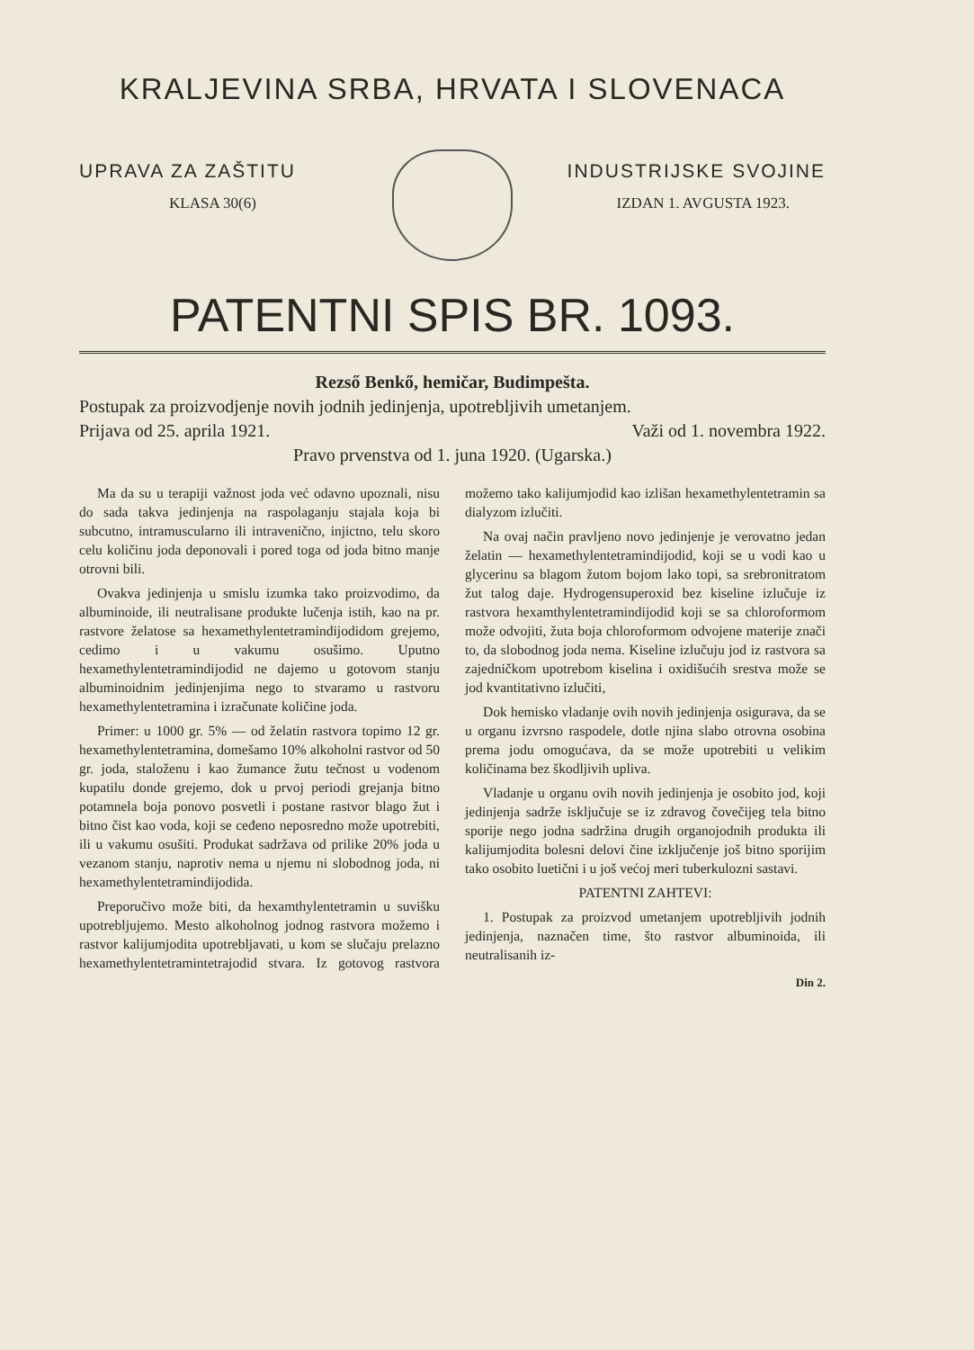KRALJEVINA SRBA, HRVATA I SLOVENACA
UPRAVA ZA ZAŠTITU INDUSTRIJSKE SVOJINE
KLASA 30(6) IZDAN 1. AVGUSTA 1923.
PATENTNI SPIS BR. 1093.
Rezső Benkő, hemičar, Budimpešta.
Postupak za proizvodjenje novih jodnih jedinjenja, upotrebljivih umetanjem.
Prijava od 25. aprila 1921. Važi od 1. novembra 1922.
Pravo prvenstva od 1. juna 1920. (Ugarska.)
Ma da su u terapiji važnost joda već odavno upoznali, nisu do sada takva jedinjenja na raspolaganju stajala koja bi subcutno, intramuscularno ili intravenično, injictno, telu skoro celu količinu joda deponovali i pored toga od joda bitno manje otrovni bili.
Ovakva jedinjenja u smislu izumka tako proizvodimo, da albuminoide, ili neutralisane produkte lučenja istih, kao na pr. rastvore želatose sa hexamethylentetramindijodidom grejemo, cedimo i u vakumu osušimo. Uputno hexamethylentetramindijodid ne dajemo u gotovom stanju albuminoidnim jedinjenjima nego to stvaramo u rastvoru hexamethylentetramina i izračunate količine joda.
Primer: u 1000 gr. 5% — od želatin rastvora topimo 12 gr. hexamethylentetramina, domešamo 10% alkoholni rastvor od 50 gr. joda, staloženu i kao žumance žutu tečnost u vodenom kupatilu donde grejemo, dok u prvoj periodi grejanja bitno potamnela boja ponovo posvetli i postane rastvor blago žut i bitno čist kao voda, koji se ceđeno neposredno može upotrebiti, ili u vakumu osušiti. Produkat sadržava od prilike 20% joda u vezanom stanju, naprotiv nema u njemu ni slobodnog joda, ni hexamethylentetramindijodida.
Preporučivo može biti, da hexamthylentetramin u suvišku upotrebljujemo. Mesto alkoholnog jodnog rastvora možemo i rastvor kalijumjodita upotrebljavati, u kom se slučaju prelazno hexamethylentetramintetrajodid stvara. Iz gotovog rastvora možemo tako kalijumjodid kao izlišan hexamethylentetramin sa dialyzom izlučiti.
Na ovaj način pravljeno novo jedinjenje je verovatno jedan želatin — hexamethylentetramindijodid, koji se u vodi kao u glycerinu sa blagom žutom bojom lako topi, sa srebronitratom žut talog daje. Hydrogensuperoxid bez kiseline izlučuje iz rastvora hexamthylentetramindijodid koji se sa chloroformom može odvojiti, žuta boja chloroformom odvojene materije znači to, da slobodnog joda nema. Kiseline izlučuju jod iz rastvora sa zajedničkom upotrebom kiselina i oxidišućih srestva može se jod kvantitativno izlučiti,
Dok hemisko vladanje ovih novih jedinjenja osigurava, da se u organu izvrsno raspodele, dotle njina slabo otrovna osobina prema jodu omogućava, da se može upotrebiti u velikim količinama bez škodljivih upliva.
Vladanje u organu ovih novih jedinjenja je osobito jod, koji jedinjenja sadrže isključuje se iz zdravog čovečijeg tela bitno sporije nego jodna sadržina drugih organojodnih produkta ili kalijumjodita bolesni delovi čine izključenje još bitno sporijim tako osobito luetični i u još većoj meri tuberkulozni sastavi.
PATENTNI ZAHTEVI:
1. Postupak za proizvod umetanjem upotrebljivih jodnih jedinjenja, naznačen time, što rastvor albuminoida, ili neutralisanih iz-
Din 2.